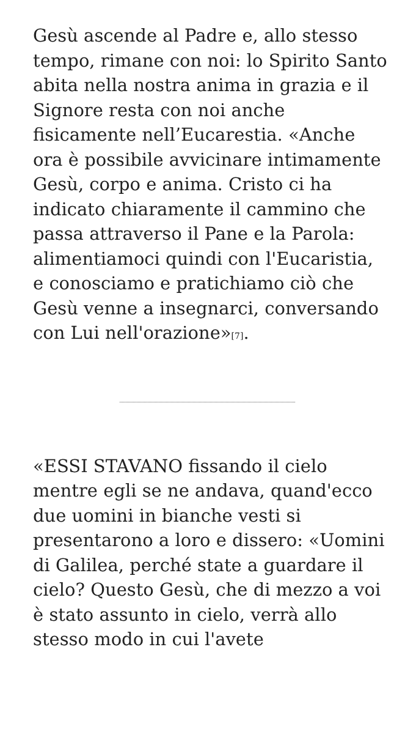Gesù ascende al Padre e, allo stesso tempo, rimane con noi: lo Spirito Santo abita nella nostra anima in grazia e il Signore resta con noi anche fisicamente nell’Eucarestia. «Anche ora è possibile avvicinare intimamente Gesù, corpo e anima. Cristo ci ha indicato chiaramente il cammino che passa attraverso il Pane e la Parola: alimentiamoci quindi con l'Eucaristia, e conosciamo e pratichiamo ciò che Gesù venne a insegnarci, conversando con Lui nell'orazione»<sup>[7]</sup>.
«ESSI STAVANO fissando il cielo mentre egli se ne andava, quand'ecco due uomini in bianche vesti si presentarono a loro e dissero: «Uomini di Galilea, perché state a guardare il cielo? Questo Gesù, che di mezzo a voi è stato assunto in cielo, verrà allo stesso modo in cui l'avete